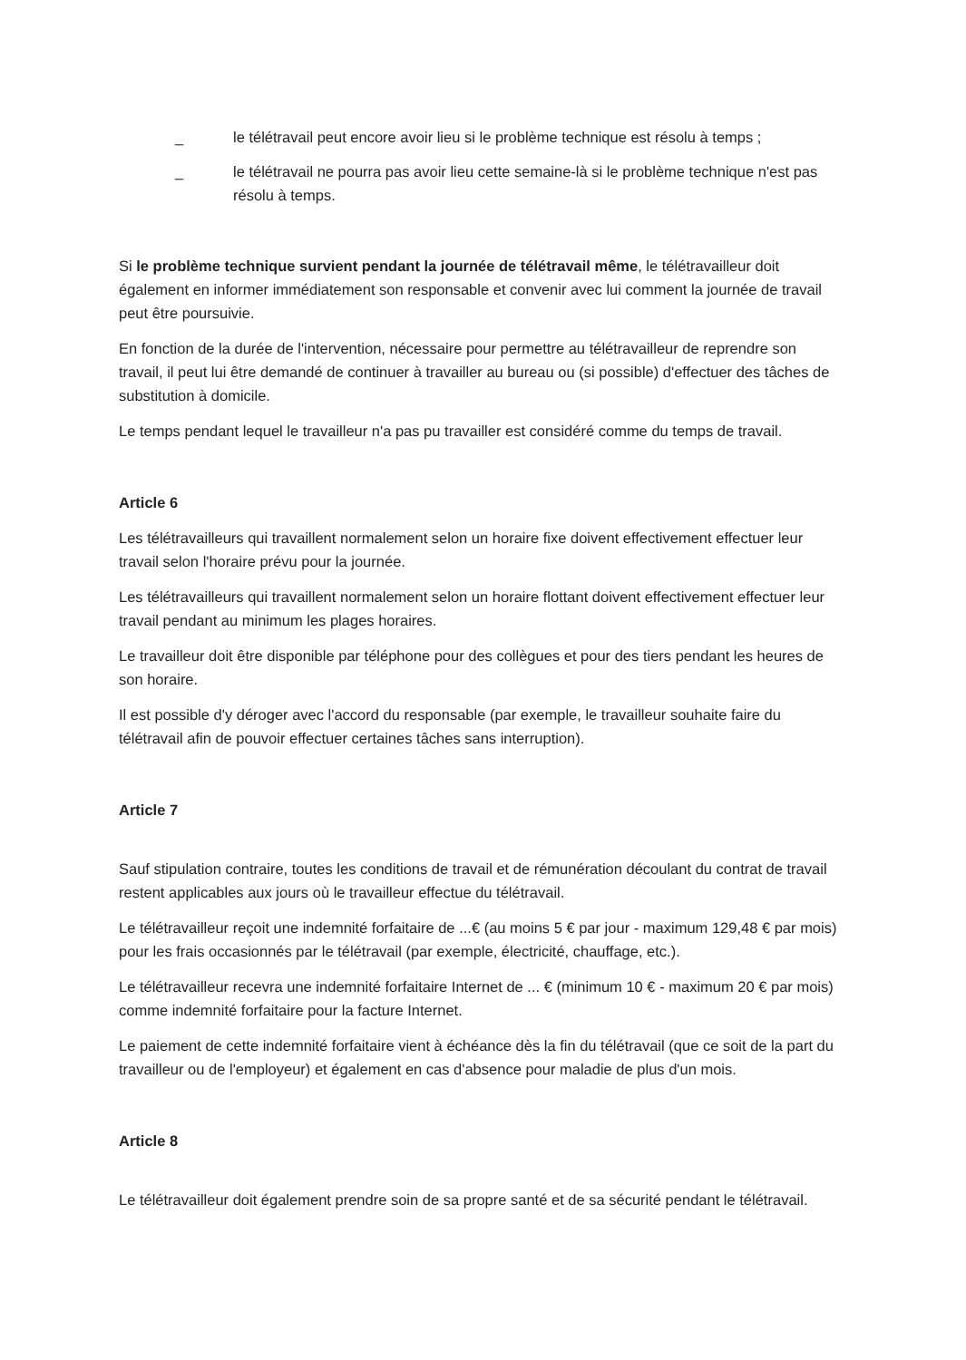_ le télétravail peut encore avoir lieu si le problème technique est résolu à temps ;
_ le télétravail ne pourra pas avoir lieu cette semaine-là si le problème technique n'est pas résolu à temps.
Si le problème technique survient pendant la journée de télétravail même, le télétravailleur doit également en informer immédiatement son responsable et convenir avec lui comment la journée de travail peut être poursuivie.
En fonction de la durée de l'intervention, nécessaire pour permettre au télétravailleur de reprendre son travail, il peut lui être demandé de continuer à travailler au bureau ou (si possible) d'effectuer des tâches de substitution à domicile.
Le temps pendant lequel le travailleur n'a pas pu travailler est considéré comme du temps de travail.
Article 6
Les télétravailleurs qui travaillent normalement selon un horaire fixe doivent effectivement effectuer leur travail selon l'horaire prévu pour la journée.
Les télétravailleurs qui travaillent normalement selon un horaire flottant doivent effectivement effectuer leur travail pendant au minimum les plages horaires.
Le travailleur doit être disponible par téléphone pour des collègues et pour des tiers pendant les heures de son horaire.
Il est possible d'y déroger avec l'accord du responsable (par exemple, le travailleur souhaite faire du télétravail afin de pouvoir effectuer certaines tâches sans interruption).
Article 7
Sauf stipulation contraire, toutes les conditions de travail et de rémunération découlant du contrat de travail restent applicables aux jours où le travailleur effectue du télétravail.
Le télétravailleur reçoit une indemnité forfaitaire de ...€ (au moins 5 € par jour - maximum 129,48 € par mois) pour les frais occasionnés par le télétravail (par exemple, électricité, chauffage, etc.).
Le télétravailleur recevra une indemnité forfaitaire Internet de ... € (minimum 10 € - maximum 20 € par mois) comme indemnité forfaitaire pour la facture Internet.
Le paiement de cette indemnité forfaitaire vient à échéance dès la fin du télétravail (que ce soit de la part du travailleur ou de l'employeur) et également en cas d'absence pour maladie de plus d'un mois.
Article 8
Le télétravailleur doit également prendre soin de sa propre santé et de sa sécurité pendant le télétravail.